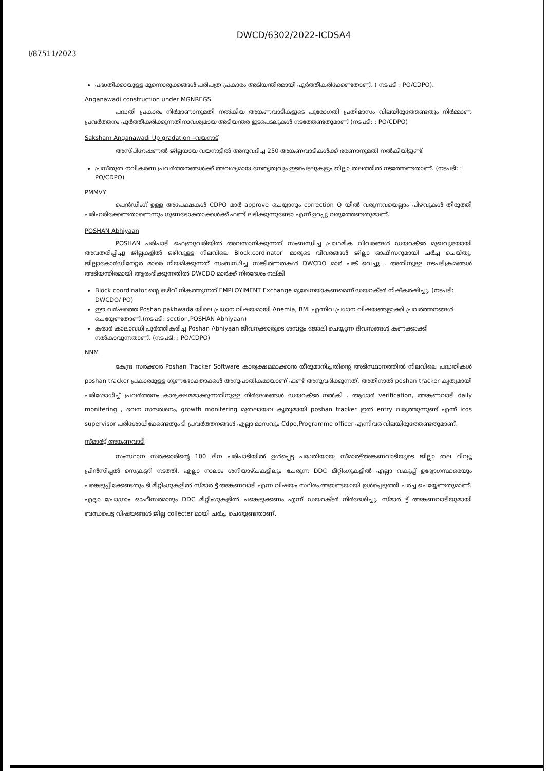DWCD/6302/2022-ICDSA4
I/87511/2023
പദ്ധതിക്കായുള്ള മുന്നൊരുക്കങ്ങൾ പരിപത്ര പ്രകാരം അടിയന്തിരമായി പൂർത്തീകരിക്കേണ്ടതാണ്. ( നടപടി : PO/CDPO).
Anganawadi construction under MGNREGS
പദ്ധതി പ്രകാരം നിർമാണാനുമതി നൽകിയ അങ്കണവാടികളുടെ പുരോഗതി പ്രതിമാസം വിലയിരുത്തേണ്ടതും നിർമ്മാണ പ്രവർത്തനം പൂർത്തീകരിക്കുന്നതിനാവശ്യമായ അടിയന്തര ഇടപെടലുകൾ നടത്തേണ്ടതുമാണ് (നടപടി: : PO/CDPO)
Saksham Anganawadi Up gradation –വയനാട്
അസ്പിറേഷണൽ ജില്ലയായ വയനാട്ടിൽ അനുവദിച്ച 250 അങ്കണവാടികൾക്ക് ഭരണാനുമതി നൽകിയിട്ടുണ്ട്.
പ്രസ്തുത നവീകരണ പ്രവർത്തനങ്ങൾക്ക് അവശ്യമായ നേതൃത്വവും ഇടപെടലുകളും ജില്ലാ തലത്തിൽ നടത്തേണ്ടതാണ്. (നടപടി: : PO/CDPO)
PMMVY
പെൻഡിംഗ് ഉള്ള അപേക്ഷകൾ CDPO മാർ approve ചെയ്യാനും correction Q യിൽ വരുന്നവയെല്ലാം പിഴവുകൾ തിരുത്തി പരിഹരിക്കേണ്ടതാണെന്നും ഗുണഭോക്താക്കൾക്ക് ഫണ്ട് ലഭിക്കുന്നുണ്ടോ എന്ന് ഉറപ്പു വരുത്തേണ്ടതുമാണ്.
POSHAN Abhiyaan
POSHAN പരിപാടി ഫെബ്രുവരിയിൽ അവസാനിക്കുന്നത് സംബന്ധിച്ച പ്രാഥമിക വിവരങ്ങൾ ഡയറക്ടർ മുഖവുരയായി അവതരിപ്പിച്ചു ജില്ലകളിൽ ഒഴിവുള്ള നിലവിലെ Block.cordinator' മാരുടെ വിവരങ്ങൾ ജില്ലാ ഓഫീസറുമായി ചർച്ച ചെയ്തു. ജില്ലാകോർഡിനേറ്റർ മാരെ നിയമിക്കുന്നത് സംബന്ധിച്ച സങ്കീർണതകൾ DWCDO മാർ പങ്ക് വെച്ചു . അതിനുള്ള നടപടിക്രമങ്ങൾ അടിയന്തിരമായി ആരംഭിക്കുന്നതിൽ DWCDO മാർക്ക് നിർദേശം നല്കി
Block coordinator ന്റെ ഒഴിവ് നികത്തുന്നത് EMPLOYIMENT Exchange മുഖേനയാകണമെന്ന് ഡയറക്ടർ നിഷ്കർഷിച്ചു. (നടപടി: DWCDO/ PO)
ഈ വർഷത്തെ Poshan pakhwada യിലെ പ്രധാന വിഷയമായി Anemia, BMI എന്നിവ പ്രധാന വിഷയങ്ങളാക്കി പ്രവർത്തനങ്ങൾ ചെയ്യേണ്ടതാണ്.(നടപടി: section,POSHAN Abhiyaan)
കരാർ കാലാവധി പൂർത്തീകരിച്ച Poshan Abhiyaan ജീവനക്കാരുടെ ശമ്പളം ജോലി ചെയ്യുന്ന ദിവസങ്ങൾ കണക്കാക്കി നൽകാവുന്നതാണ്. (നടപടി: : PO/CDPO)
NNM
കേന്ദ്ര സർക്കാർ Poshan Tracker Software കാര്യക്ഷമമാക്കാൻ തീരുമാനിച്ചതിന്റെ അടിസ്ഥാനത്തിൽ നിലവിലെ പദ്ധതികൾ poshan tracker പ്രകാരമുള്ള ഗുണഭോക്താക്കൾ അനുപാതികമായാണ് ഫണ്ട് അനുവദിക്കുന്നത്. അതിനാൽ poshan tracker കൃത്യമായി പരിശോധിച്ച് പ്രവർത്തനം കാര്യക്ഷമമാക്കുന്നതിനുള്ള നിർദേശങ്ങൾ ഡയറക്ടർ നൽകി . ആധാർ verification, അങ്കണവാടി daily monitering , ഭവന സന്ദർശനം, growth monitering മുതലായവ കൃത്യമായി poshan tracker ഇൽ entry വരുത്തുന്നുണ്ട് എന്ന് icds supervisor പരിശോധിക്കേണ്ടതും ടി പ്രവർത്തനങ്ങൾ എല്ലാ മാസവും Cdpo,Programme officer എന്നിവർ വിലയിരുത്തേണ്ടതുമാണ്.
സ്മാർട്ട് അങ്കണവാടി
സംസ്ഥാന സർക്കാരിന്റെ 100 ദിന പരിപാടിയിൽ ഉൾപ്പെട്ട പദ്ധതിയായ സ്മാർട്ട്അങ്കണവാടിയുടെ ജില്ലാ തല റിവ്യൂ പ്രിൻസിപ്പൽ സെക്രട്ടറി നടത്തി. എല്ലാ നാലാം ശനിയാഴ്ചകളിലും ചേരുന്ന DDC മീറ്റിംഗുകളിൽ എല്ലാ വകുപ്പ് ഉദ്യോഗസ്ഥരെയും പങ്കെടുപ്പിക്കേണ്ടതും ടി മീറ്റിംഗുകളിൽ സ്മാർ ട്ട് അങ്കണവാടി എന്ന വിഷയം സ്ഥിരം അജണ്ടയായി ഉൾപ്പെടുത്തി ചർച്ച ചെയ്യേണ്ടതുമാണ്. എല്ലാ പ്രോഗ്രാം ഓഫീസർമാരും DDC മീറ്റിംഗുകളിൽ പങ്കെടുക്കണം എന്ന് ഡയറക്ടർ നിർദേശിച്ചു. സ്മാർ ട്ട് അങ്കണവാടിയുമായി ബന്ധപെട്ട വിഷയങ്ങൾ ജില്ല collecter മായി ചർച്ച ചെയ്യേണ്ടതാണ്.